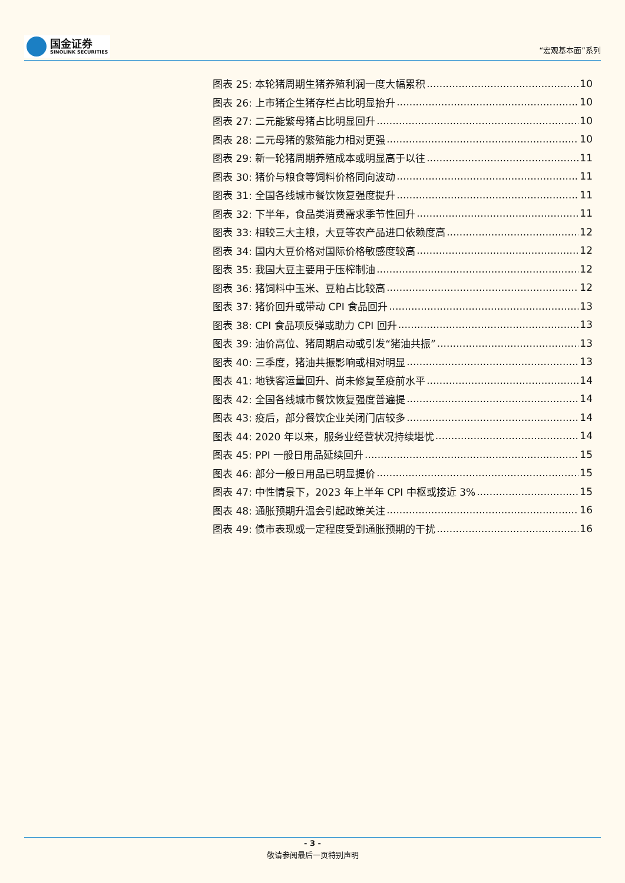国金证券
SINOLINK SECURITIES
“宏观基本面”系列
图表 25: 本轮猪周期生猪养殖利润一度大幅累积 10
图表 26: 上市猪企生猪存栏占比明显抬升 10
图表 27: 二元能繁母猪占比明显回升 10
图表 28: 二元母猪的繁殖能力相对更强 10
图表 29: 新一轮猪周期养殖成本或明显高于以往 11
图表 30: 猪价与粮食等饲料价格同向波动 11
图表 31: 全国各线城市餐饮恢复强度提升 11
图表 32: 下半年，食品类消费需求季节性回升 11
图表 33: 相较三大主粮，大豆等农产品进口依赖度高 12
图表 34: 国内大豆价格对国际价格敏感度较高 12
图表 35: 我国大豆主要用于压榨制油 12
图表 36: 猪饲料中玉米、豆粕占比较高 12
图表 37: 猪价回升或带动 CPI 食品回升 13
图表 38: CPI 食品项反弹或助力 CPI 回升 13
图表 39: 油价高位、猪周期启动或引发“猪油共振” 13
图表 40: 三季度，猪油共振影响或相对明显 13
图表 41: 地铁客运量回升、尚未修复至疫前水平 14
图表 42: 全国各线城市餐饮恢复强度普遍提 14
图表 43: 疫后，部分餐饮企业关闭门店较多 14
图表 44: 2020 年以来，服务业经营状况持续堪忧 14
图表 45: PPI 一般日用品延续回升 15
图表 46: 部分一般日用品已明显提价 15
图表 47: 中性情景下，2023 年上半年 CPI 中枢或接近 3% 15
图表 48: 通胀预期升温会引起政策关注 16
图表 49: 债市表现或一定程度受到通胀预期的干扰 16
- 3 -
敬请参阅最后一页特别声明